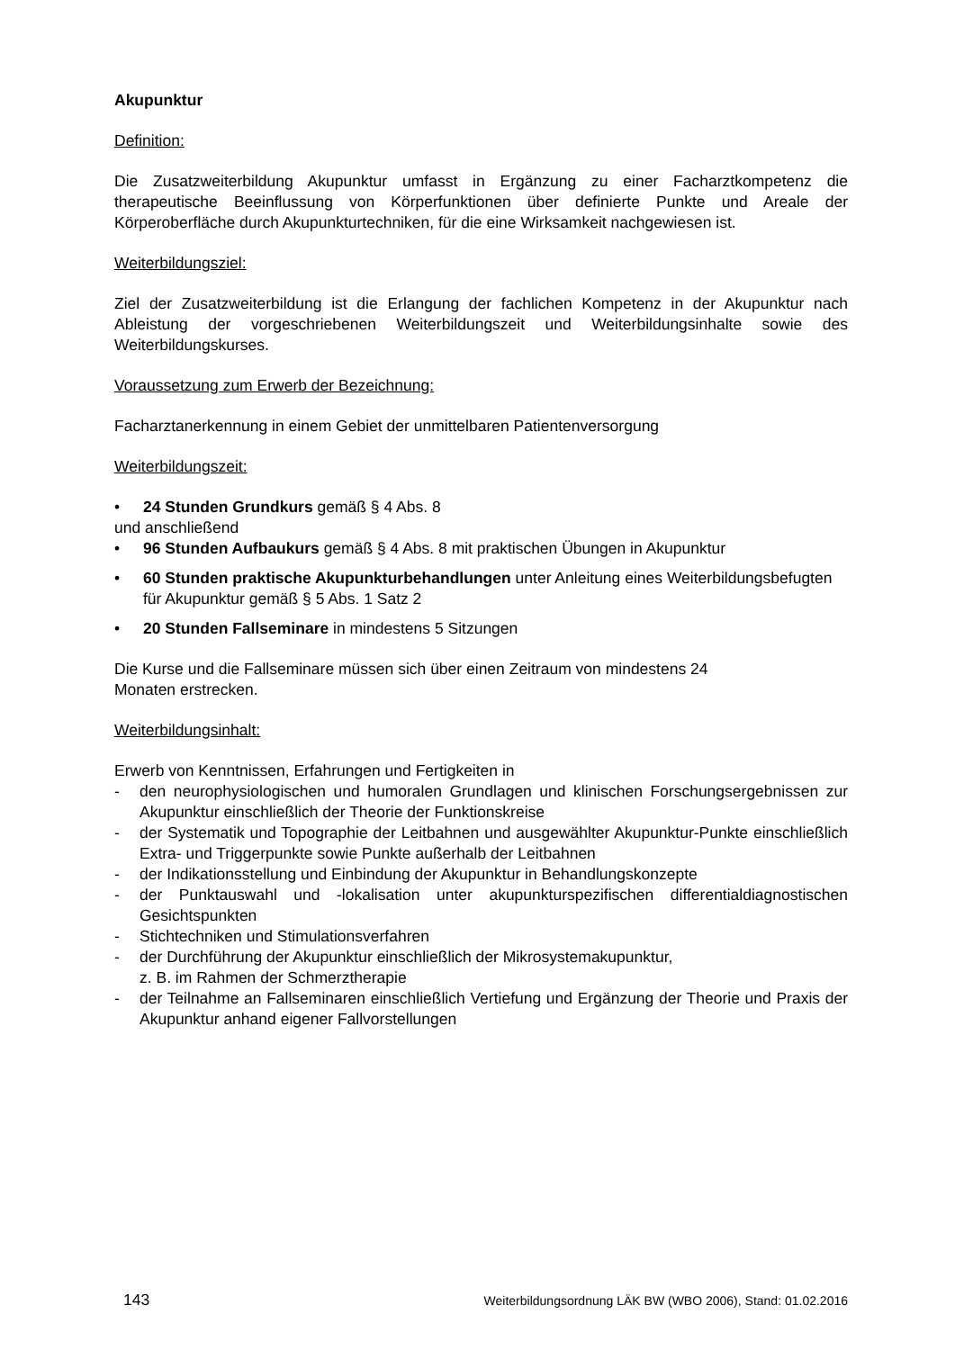Akupunktur
Definition:
Die Zusatzweiterbildung Akupunktur umfasst in Ergänzung zu einer Facharztkompetenz die therapeutische Beeinflussung von Körperfunktionen über definierte Punkte und Areale der Körperoberfläche durch Akupunkturtechniken, für die eine Wirksamkeit nachgewiesen ist.
Weiterbildungsziel:
Ziel der Zusatzweiterbildung ist die Erlangung der fachlichen Kompetenz in der Akupunktur nach Ableistung der vorgeschriebenen Weiterbildungszeit und Weiterbildungsinhalte sowie des Weiterbildungskurses.
Voraussetzung zum Erwerb der Bezeichnung:
Facharztanerkennung in einem Gebiet der unmittelbaren Patientenversorgung
Weiterbildungszeit:
• 24 Stunden Grundkurs gemäß § 4 Abs. 8
und anschließend
• 96 Stunden Aufbaukurs gemäß § 4 Abs. 8 mit praktischen Übungen in Akupunktur
• 60 Stunden praktische Akupunkturbehandlungen unter Anleitung eines Weiterbildungsbefugten für Akupunktur gemäß § 5 Abs. 1 Satz 2
• 20 Stunden Fallseminare in mindestens 5 Sitzungen
Die Kurse und die Fallseminare müssen sich über einen Zeitraum von mindestens 24
Monaten erstrecken.
Weiterbildungsinhalt:
Erwerb von Kenntnissen, Erfahrungen und Fertigkeiten in
- den neurophysiologischen und humoralen Grundlagen und klinischen Forschungs­ergebnissen zur Akupunktur einschließlich der Theorie der Funktionskreise
- der Systematik und Topographie der Leitbahnen und ausgewählter Akupunktur-Punkte einschließlich Extra- und Triggerpunkte sowie Punkte außerhalb der Leitbahnen
- der Indikationsstellung und Einbindung der Akupunktur in Behandlungskonzepte
- der Punktauswahl und -lokalisation unter akupunkturspezifischen differential­diagnostischen Gesichtspunkten
- Stichtechniken und Stimulationsverfahren
- der Durchführung der Akupunktur einschließlich der Mikrosystemakupunktur,
z. B. im Rahmen der Schmerztherapie
- der Teilnahme an Fallseminaren einschließlich Vertiefung und Ergänzung der Theorie und Praxis der Akupunktur anhand eigener Fallvorstellungen
143 Weiterbildungsordnung LÄK BW (WBO 2006), Stand: 01.02.2016